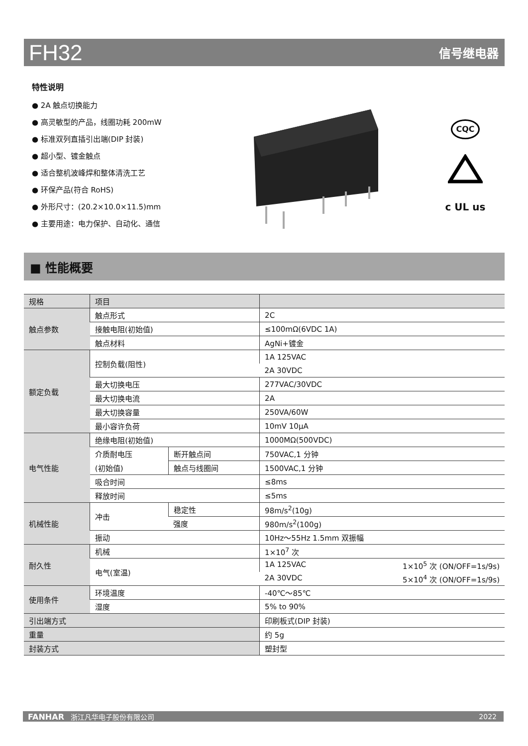FH32 信号继电器
特性说明
● 2A 触点切换能力
● 高灵敏型的产品，线圈功耗 200mW
● 标准双列直插引出端(DIP 封装)
● 超小型、镀金触点
● 适合整机波峰焊和整体清洗工艺
● 环保产品(符合 RoHS)
● 外形尺寸：(20.2×10.0×11.5)mm
● 主要用途：电力保护、自动化、通信
CQC
c UL us
■ 性能概要
| 规格 | 项目 | | |
| --- | --- | --- | --- |
| 触点参数 | 触点形式 | | 2C |
| | 接触电阻(初始值) | | ≤100mΩ(6VDC 1A) |
| | 触点材料 | | AgNi+镀金 |
| 额定负载 | 控制负载(阻性) | | 1A 125VAC |
| | | | 2A 30VDC |
| | 最大切换电压 | | 277VAC/30VDC |
| | 最大切换电流 | | 2A |
| | 最大切换容量 | | 250VA/60W |
| | 最小容许负荷 | | 10mV 10μA |
| 电气性能 | 绝缘电阻(初始值) | | 1000MΩ(500VDC) |
| | 介质耐电压 | 断开触点间 | 750VAC,1 分钟 |
| | (初始值) | 触点与线圈间 | 1500VAC,1 分钟 |
| | 吸合时间 | | ≤8ms |
| | 释放时间 | | ≤5ms |
| 机械性能 | 冲击 | 稳定性 | 98m/s<sup>2</sup>(10g) |
| | | 强度 | 980m/s<sup>2</sup>(100g) |
| | 振动 | | 10Hz～55Hz 1.5mm 双振幅 |
| 耐久性 | 机械 | | 1×10<sup>7</sup> 次 |
| | 电气(室温) | | 1A 125VAC 1×10<sup>5</sup> 次 (ON/OFF=1s/9s) |
| | | | 2A 30VDC 5×10<sup>4</sup> 次 (ON/OFF=1s/9s) |
| 使用条件 | 环境温度 | | -40℃～85℃ |
| | 湿度 | | 5% to 90% |
| 引出端方式 | | | 印刷板式(DIP 封装) |
| 重量 | | | 约 5g |
| 封装方式 | | | 塑封型 |
FANHAR 浙江凡华电子股份有限公司 2022